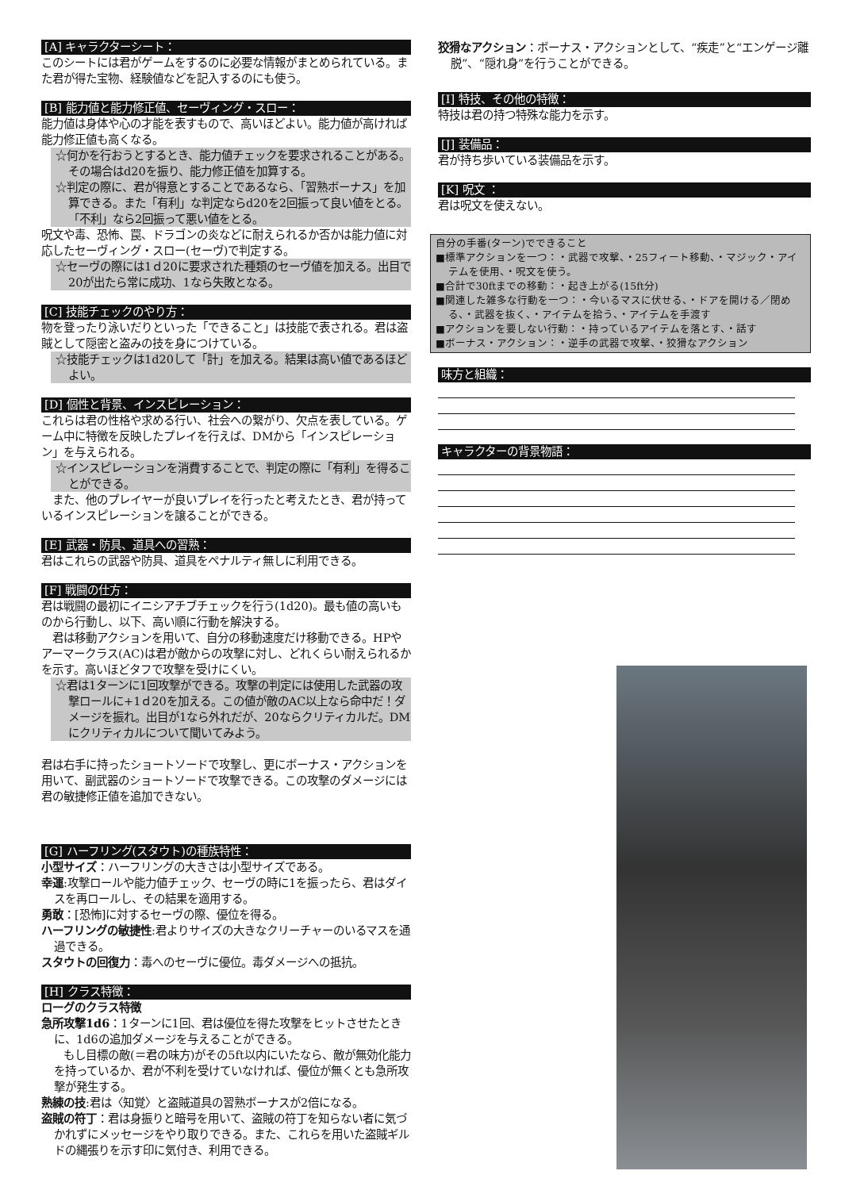[A] キャラクターシート：
このシートには君がゲームをするのに必要な情報がまとめられている。また君が得た宝物、経験値などを記入するのにも使う。
[B] 能力値と能力修正値、セーヴィング・スロー：
能力値は身体や心の才能を表すもので、高いほどよい。能力値が高ければ能力修正値も高くなる。
☆何かを行おうとするとき、能力値チェックを要求されることがある。その場合はd20を振り、能力修正値を加算する。
☆判定の際に、君が得意とすることであるなら、「習熟ボーナス」を加算できる。また「有利」な判定ならd20を2回振って良い値をとる。「不利」なら2回振って悪い値をとる。
呪文や毒、恐怖、罠、ドラゴンの炎などに耐えられるか否かは能力値に対応したセーヴィング・スロー(セーヴ)で判定する。
☆セーヴの際には1ｄ20に要求された種類のセーヴ値を加える。出目で20が出たら常に成功、1なら失敗となる。
[C] 技能チェックのやり方：
物を登ったり泳いだりといった「できること」は技能で表される。君は盗賊として隠密と盗みの技を身につけている。
☆技能チェックは1d20して「計」を加える。結果は高い値であるほどよい。
[D] 個性と背景、インスピレーション：
これらは君の性格や求める行い、社会への繋がり、欠点を表している。ゲーム中に特徴を反映したプレイを行えば、DMから「インスピレーション」を与えられる。
☆インスピレーションを消費することで、判定の際に「有利」を得ることができる。
　また、他のプレイヤーが良いプレイを行ったと考えたとき、君が持っているインスピレーションを譲ることができる。
[E] 武器・防具、道具への習熟：
君はこれらの武器や防具、道具をペナルティ無しに利用できる。
[F] 戦闘の仕方：
君は戦闘の最初にイニシアチブチェックを行う(1d20)。最も値の高いものから行動し、以下、高い順に行動を解決する。
　君は移動アクションを用いて、自分の移動速度だけ移動できる。HPやアーマークラス(AC)は君が敵からの攻撃に対し、どれくらい耐えられるかを示す。高いほどタフで攻撃を受けにくい。
☆君は1ターンに1回攻撃ができる。攻撃の判定には使用した武器の攻撃ロールに+1ｄ20を加える。この値が敵のAC以上なら命中だ！ダメージを振れ。出目が1なら外れだが、20ならクリティカルだ。DMにクリティカルについて聞いてみよう。
君は右手に持ったショートソードで攻撃し、更にボーナス・アクションを用いて、副武器のショートソードで攻撃できる。この攻撃のダメージには君の敏捷修正値を追加できない。
[G] ハーフリング(スタウト)の種族特性：
小型サイズ：ハーフリングの大きさは小型サイズである。
幸運:攻撃ロールや能力値チェック、セーヴの時に1を振ったら、君はダイスを再ロールし、その結果を適用する。
勇敢：[恐怖]に対するセーヴの際、優位を得る。
ハーフリングの敏捷性:君よりサイズの大きなクリーチャーのいるマスを通過できる。
スタウトの回復力：毒へのセーヴに優位。毒ダメージへの抵抗。
[H] クラス特徴：
ローグのクラス特徴
急所攻撃1d6：1ターンに1回、君は優位を得た攻撃をヒットさせたときに、1d6の追加ダメージを与えることができる。
　　もし目標の敵(＝君の味方)がその5ft以内にいたなら、敵が無効化能力を持っているか、君が不利を受けていなければ、優位が無くとも急所攻撃が発生する。
熟練の技:君は〈知覚〉と盗賊道具の習熟ボーナスが2倍になる。
盗賊の符丁：君は身振りと暗号を用いて、盗賊の符丁を知らない者に気づかれずにメッセージをやり取りできる。また、これらを用いた盗賊ギルドの縄張りを示す印に気付き、利用できる。
狡猾なアクション：ボーナス・アクションとして、“疾走”と“エンゲージ離脱”、“隠れ身”を行うことができる。
[I] 特技、その他の特徴：
特技は君の持つ特殊な能力を示す。
[J] 装備品：
君が持ち歩いている装備品を示す。
[K] 呪文 ：
君は呪文を使えない。
自分の手番(ターン)でできること
■標準アクションを一つ：・武器で攻撃、・25フィート移動、・マジック・アイテムを使用、・呪文を使う。
■合計で30ftまでの移動：・起き上がる(15ft分)
■関連した雑多な行動を一つ：・今いるマスに伏せる、・ドアを開ける／閉める、・武器を抜く、・アイテムを拾う、・アイテムを手渡す
■アクションを要しない行動：・持っているアイテムを落とす、・話す
■ボーナス・アクション：・逆手の武器で攻撃、・狡猾なアクション
味方と組織：
キャラクターの背景物語：